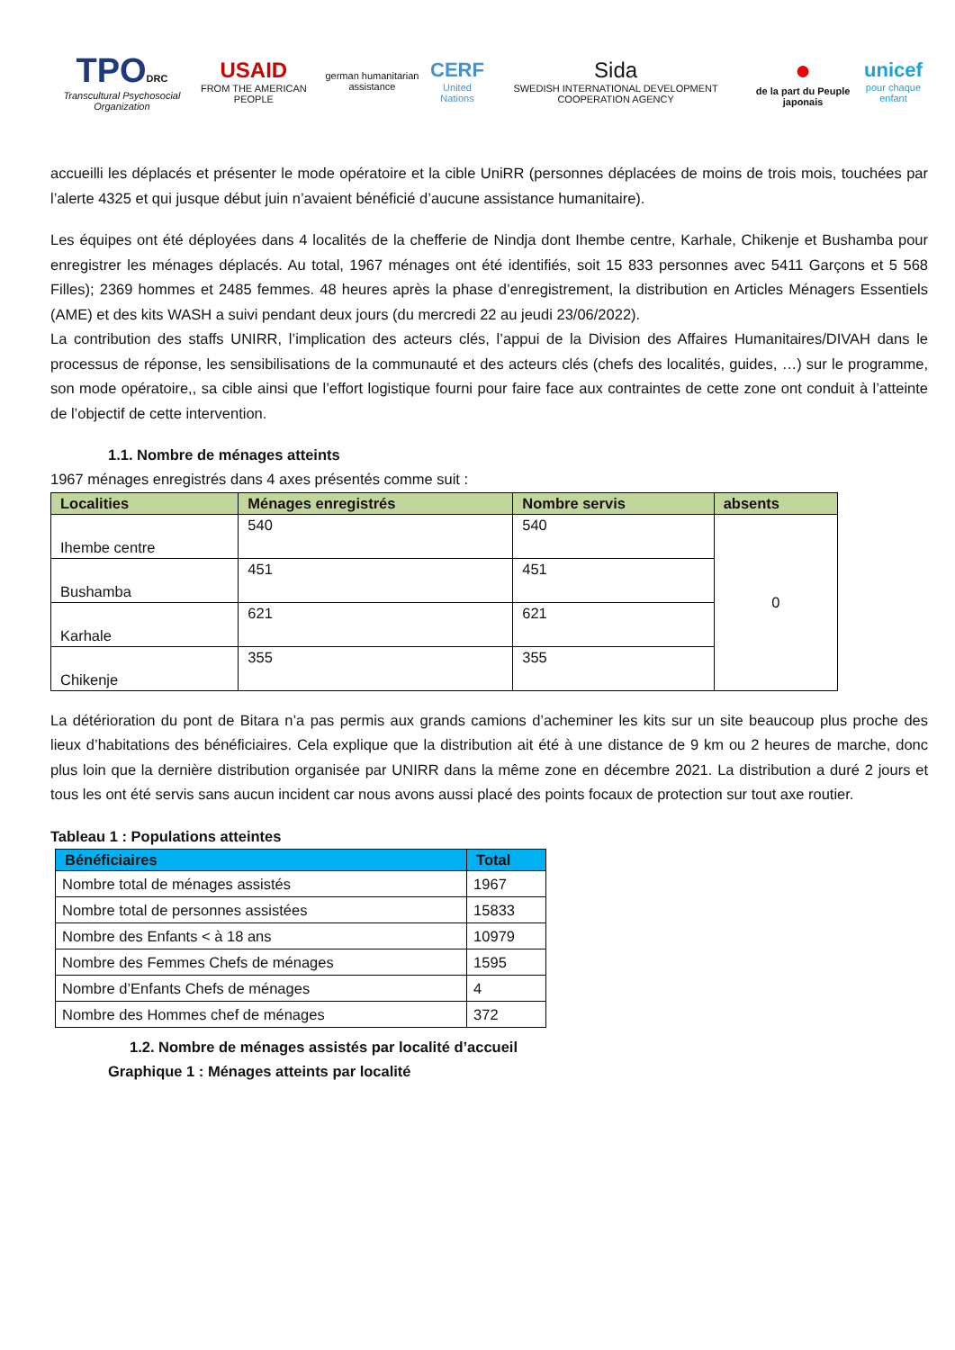TPO DRC
Transcultural Psychosocial Organization
USAID
FROM THE AMERICAN PEOPLE
german humanitarian assistance
CERF
United Nations
Sida
SWEDISH INTERNATIONAL DEVELOPMENT COOPERATION AGENCY
●
de la part du Peuple japonais
unicef
pour chaque enfant
accueilli les déplacés et présenter le mode opératoire et la cible UniRR (personnes déplacées de moins de trois mois, touchées par l’alerte 4325 et qui jusque début juin n’avaient bénéficié d’aucune assistance humanitaire).
Les équipes ont été déployées dans 4 localités de la chefferie de Nindja dont Ihembe centre, Karhale, Chikenje et Bushamba pour enregistrer les ménages déplacés. Au total, 1967 ménages ont été identifiés, soit 15 833 personnes avec 5411 Garçons et 5 568 Filles); 2369 hommes et 2485 femmes. 48 heures après la phase d’enregistrement, la distribution en Articles Ménagers Essentiels (AME) et des kits WASH a suivi pendant deux jours (du mercredi 22 au jeudi 23/06/2022).
La contribution des staffs UNIRR, l’implication des acteurs clés, l’appui de la Division des Affaires Humanitaires/DIVAH dans le processus de réponse, les sensibilisations de la communauté et des acteurs clés (chefs des localités, guides, …) sur le programme, son mode opératoire,, sa cible ainsi que l’effort logistique fourni pour faire face aux contraintes de cette zone ont conduit à l’atteinte de l’objectif de cette intervention.
1.1. Nombre de ménages atteints
1967 ménages enregistrés dans 4 axes présentés comme suit :
| Localities | Ménages enregistrés | Nombre servis | absents |
| --- | --- | --- | --- |
| Ihembe centre | 540 | 540 | 0 |
| Bushamba | 451 | 451 | |
| Karhale | 621 | 621 | |
| Chikenje | 355 | 355 | |
La détérioration du pont de Bitara n’a pas permis aux grands camions d’acheminer les kits sur un site beaucoup plus proche des lieux d’habitations des bénéficiaires. Cela explique que la distribution ait été à une distance de 9 km ou 2 heures de marche, donc plus loin que la dernière distribution organisée par UNIRR dans la même zone en décembre 2021. La distribution a duré 2 jours et tous les ont été servis sans aucun incident car nous avons aussi placé des points focaux de protection sur tout axe routier.
Tableau 1 : Populations atteintes
| Bénéficiaires | Total |
| --- | --- |
| Nombre total de ménages assistés | 1967 |
| Nombre total de personnes assistées | 15833 |
| Nombre des Enfants < à 18 ans | 10979 |
| Nombre des Femmes Chefs de ménages | 1595 |
| Nombre d’Enfants Chefs de ménages | 4 |
| Nombre des Hommes chef de ménages | 372 |
1.2. Nombre de ménages assistés par localité d’accueil
Graphique 1 : Ménages atteints par localité